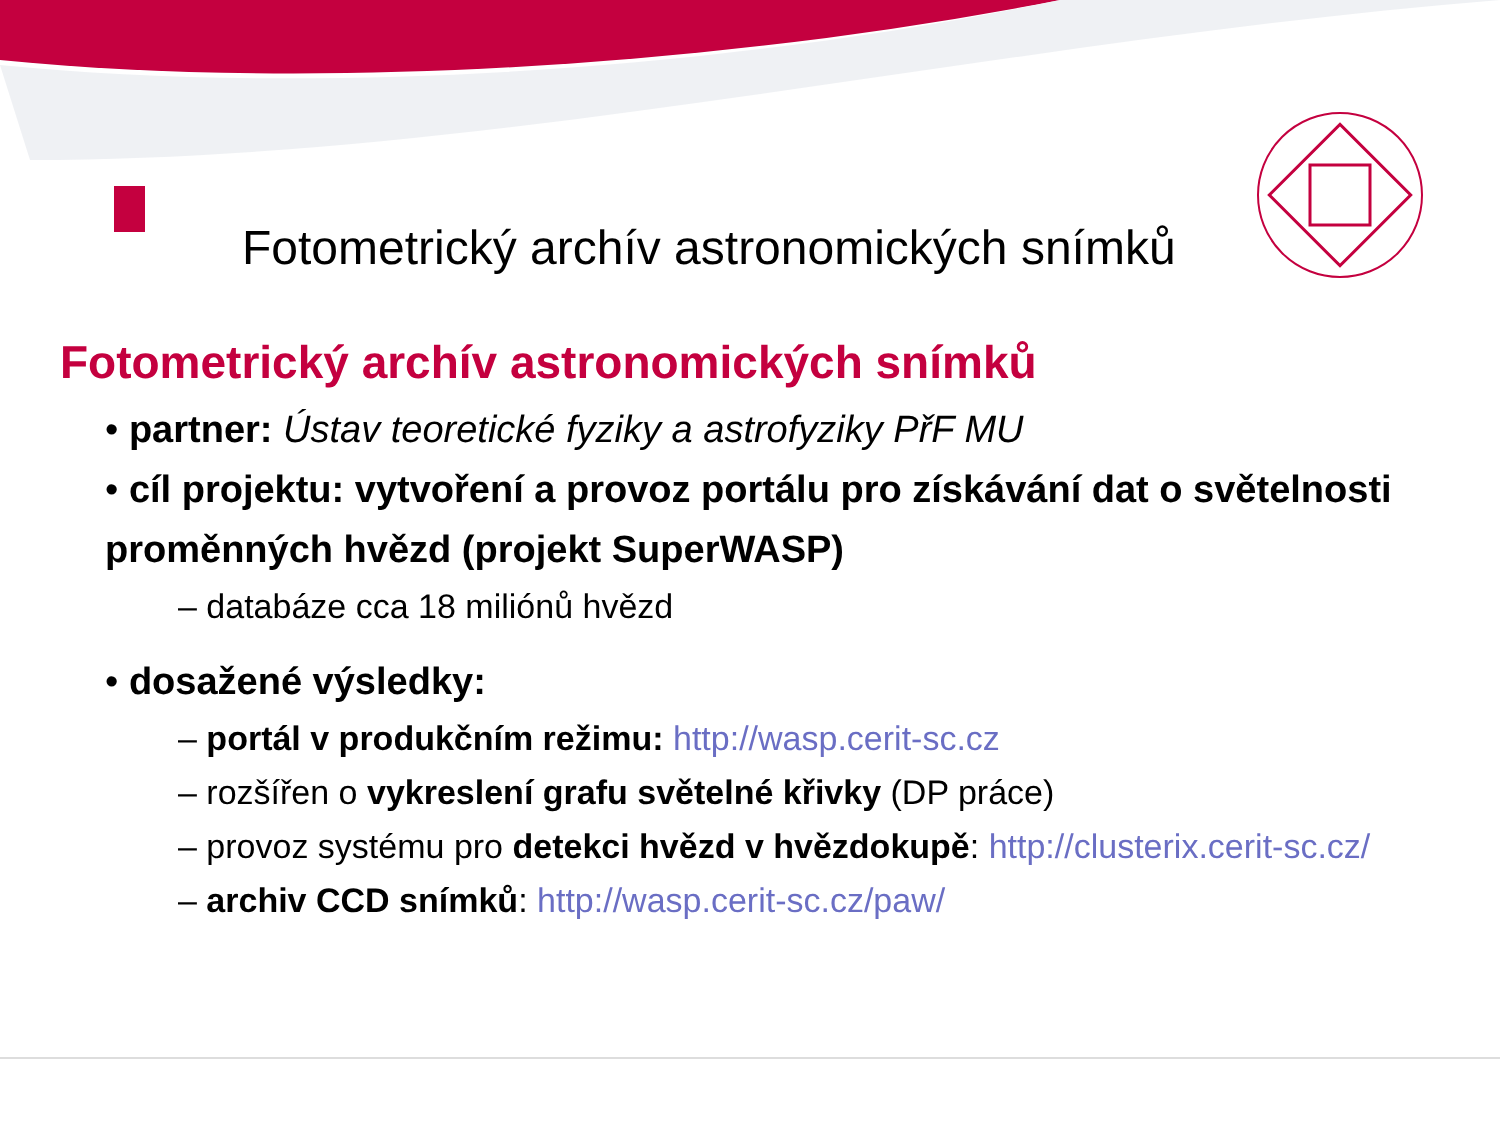Fotometrický archív astronomických snímků
Fotometrický archív astronomických snímků
• partner: Ústav teoretické fyziky a astrofyziky PřF MU
• cíl projektu: vytvoření a provoz portálu pro získávání dat o světelnosti proměnných hvězd (projekt SuperWASP)
– databáze cca 18 miliónů hvězd
• dosažené výsledky:
– portál v produkčním režimu: http://wasp.cerit-sc.cz
– rozšířen o vykreslení grafu světelné křivky (DP práce)
– provoz systému pro detekci hvězd v hvězdokupě: http://clusterix.cerit-sc.cz/
– archiv CCD snímků: http://wasp.cerit-sc.cz/paw/